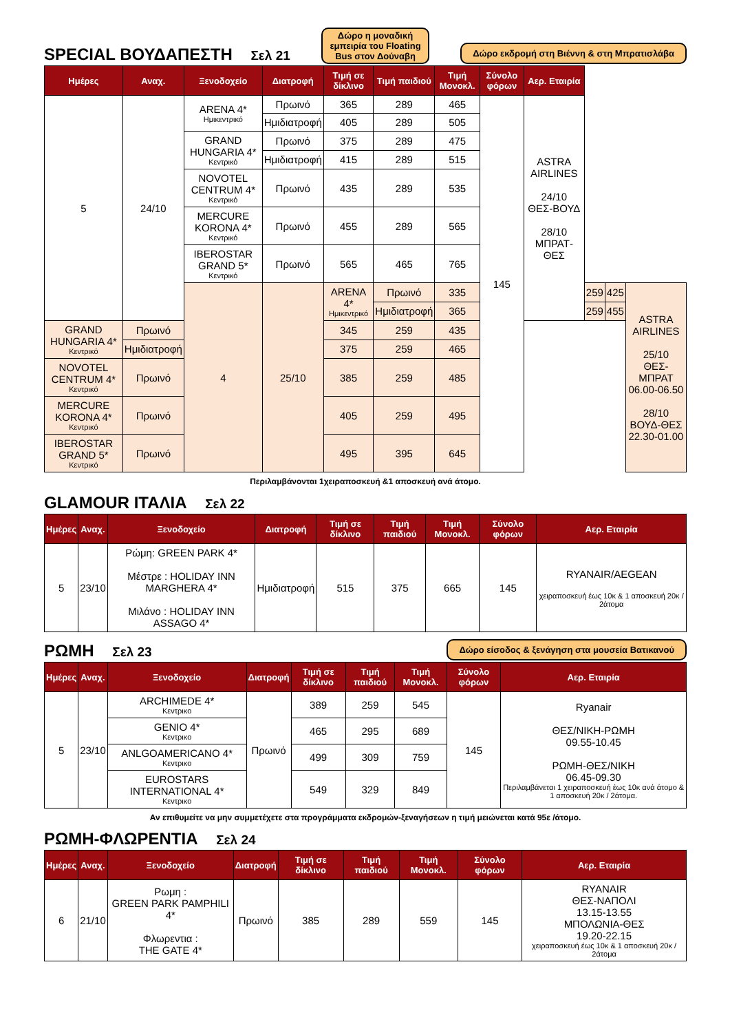SPECIAL ΒΟΥΔΑΠΕΣΤΗ Σελ 21
Δώρο η μοναδική
εμπειρία του Floating
Bus στον Δούναβη
Δώρο εκδρομή στη Βιέννη & στη Μπρατισλάβα
| Ημέρες | Αναχ. | Ξενοδοχείο | Διατροφή | Τιμή σε δίκλινο | Τιμή παιδιού | Τιμή Μονοκλ. | Σύνολο φόρων | Αερ. Εταιρία | | | |
| --- | --- | --- | --- | --- | --- | --- | --- | --- | --- | --- | --- |
| 5 | 24/10 | ARENA 4* Ημικεντρικό | Πρωινό | 365 | 289 | 465 | 145 | ASTRA AIRLINES 24/10 ΘΕΣ-ΒΟΥΔ 28/10 ΜΠΡΑΤ-ΘΕΣ | | | |
| | | | Ημιδιατροφή | 405 | 289 | 505 | | | | | |
| | | GRAND HUNGARIA 4* Κεντρικό | Πρωινό | 375 | 289 | 475 | | | | | |
| | | | Ημιδιατροφή | 415 | 289 | 515 | | | | | |
| | | NOVOTEL CENTRUM 4* Κεντρικό | Πρωινό | 435 | 289 | 535 | | | | | |
| | | MERCURE KORONA 4* Κεντρικό | Πρωινό | 455 | 289 | 565 | | | | | |
| | | IBEROSTAR GRAND 5* Κεντρικό | Πρωινό | 565 | 465 | 765 | | | | | |
| | | 4 | 25/10 | ARENA 4* Ημικεντρικό | Πρωινό | 335 | | | 259 | 425 | ASTRA AIRLINES 25/10 ΘΕΣ-ΜΠΡΑΤ 06.00-06.50 28/10 ΒΟΥΔ-ΘΕΣ 22.30-01.00 |
| | | | | | Ημιδιατροφή | 365 | | | 259 | 455 | |
| GRAND HUNGARIA 4* Κεντρικό | Πρωινό | | | 345 | 259 | 435 | | | | | |
| | Ημιδιατροφή | | | 375 | 259 | 465 | | | | | |
| NOVOTEL CENTRUM 4* Κεντρικό | Πρωινό | | | 385 | 259 | 485 | | | | | |
| MERCURE KORONA 4* Κεντρικό | Πρωινό | | | 405 | 259 | 495 | | | | | |
| IBEROSTAR GRAND 5* Κεντρικό | Πρωινό | | | 495 | 395 | 645 | | | | | |
Περιλαμβάνονται 1χειραποσκευή &1 αποσκευή ανά άτομο.
GLAMOUR ΙΤΑΛΙΑ Σελ 22
| Ημέρες | Αναχ. | Ξενοδοχείο | Διατροφή | Τιμή σε δίκλινο | Τιμή παιδιού | Τιμή Μονοκλ. | Σύνολο φόρων | Αερ. Εταιρία |
| --- | --- | --- | --- | --- | --- | --- | --- | --- |
| 5 | 23/10 | Ρώμη: GREEN PARK 4* Μέστρε : HOLIDAY INN MARGHERA 4* Μιλάνο : HOLIDAY INN ASSAGO 4* | Ημιδιατροφή | 515 | 375 | 665 | 145 | RYANAIR/AEGEAN χειραποσκευή έως 10κ & 1 αποσκευή 20κ / 2άτομα |
ΡΩΜΗ Σελ 23
Δώρο είσοδος & ξενάγηση στα μουσεία Βατικανού
| Ημέρες | Αναχ. | Ξενοδοχείο | Διατροφή | Τιμή σε δίκλινο | Τιμή παιδιού | Τιμή Μονοκλ. | Σύνολο φόρων | Αερ. Εταιρία |
| --- | --- | --- | --- | --- | --- | --- | --- | --- |
| 5 | 23/10 | ARCHIMEDE 4* Κεντρικο | Πρωινό | 389 | 259 | 545 | 145 | Ryanair ΘΕΣ/ΝΙΚΗ-ΡΩΜΗ 09.55-10.45 ΡΩΜΗ-ΘΕΣ/ΝΙΚΗ 06.45-09.30 Περιλαμβάνεται 1 χειραποσκευή έως 10κ ανά άτομο & 1 αποσκευή 20κ / 2άτομα. |
| | | GENIO 4* Κεντρικο | | 465 | 295 | 689 | | |
| | | ANLGOAMERICANO 4* Κεντρικο | | 499 | 309 | 759 | | |
| | | EUROSTARS INTERNATIONAL 4* Κεντρικο | | 549 | 329 | 849 | | |
Αν επιθυμείτε να μην συμμετέχετε στα προγράμματα εκδρομών-ξεναγήσεων η τιμή μειώνεται κατά 95ε /άτομο.
ΡΩΜΗ-ΦΛΩΡΕΝΤΙΑ Σελ 24
| Ημέρες | Αναχ. | Ξενοδοχείο | Διατροφή | Τιμή σε δίκλινο | Τιμή παιδιού | Τιμή Μονοκλ. | Σύνολο φόρων | Αερ. Εταιρία |
| --- | --- | --- | --- | --- | --- | --- | --- | --- |
| 6 | 21/10 | Ρωμη : GREEN PARK PAMPHILI 4* Φλωρεντια : THE GATE 4* | Πρωινό | 385 | 289 | 559 | 145 | RYANAIR ΘΕΣ-ΝΑΠΟΛΙ 13.15-13.55 ΜΠΟΛΩΝΙΑ-ΘΕΣ 19.20-22.15 χειραποσκευή έως 10κ & 1 αποσκευή 20κ / 2άτομα |